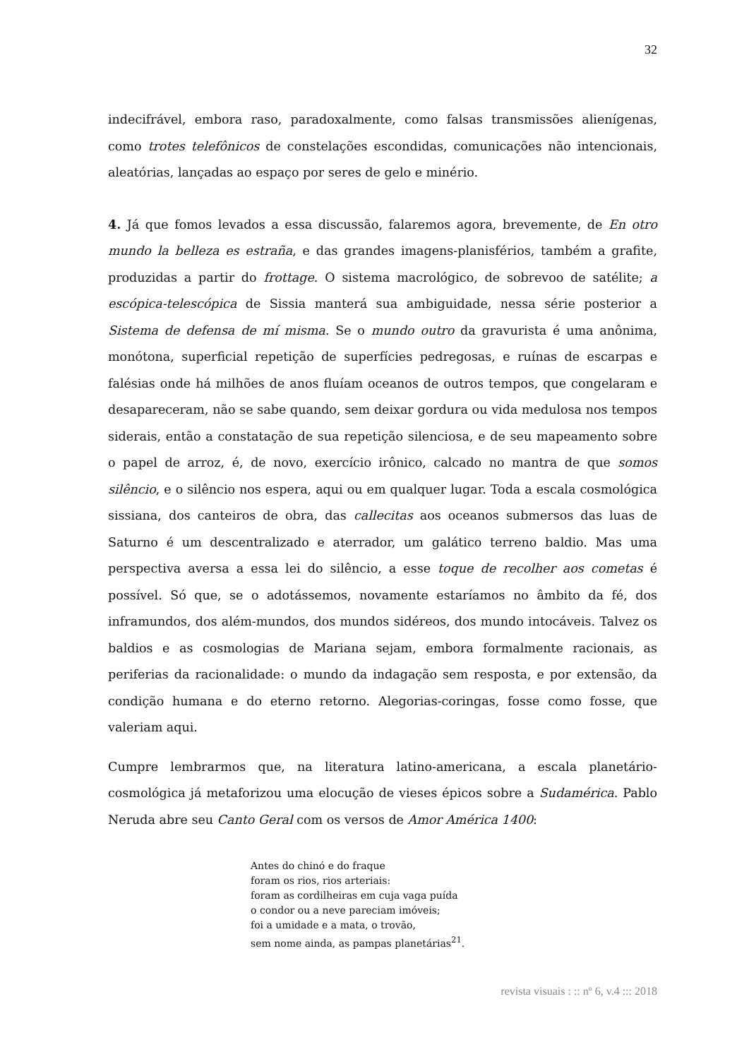32
indecifrável, embora raso, paradoxalmente, como falsas transmissões alienígenas, como trotes telefônicos de constelações escondidas, comunicações não intencionais, aleatórias, lançadas ao espaço por seres de gelo e minério.
4. Já que fomos levados a essa discussão, falaremos agora, brevemente, de En otro mundo la belleza es estraña, e das grandes imagens-planisférios, também a grafite, produzidas a partir do frottage. O sistema macrológico, de sobrevoo de satélite; a escópica-telescópica de Sissia manterá sua ambiguidade, nessa série posterior a Sistema de defensa de mí misma. Se o mundo outro da gravurista é uma anônima, monótona, superficial repetição de superfícies pedregosas, e ruínas de escarpas e falésias onde há milhões de anos fluíam oceanos de outros tempos, que congelaram e desapareceram, não se sabe quando, sem deixar gordura ou vida medulosa nos tempos siderais, então a constatação de sua repetição silenciosa, e de seu mapeamento sobre o papel de arroz, é, de novo, exercício irônico, calcado no mantra de que somos silêncio, e o silêncio nos espera, aqui ou em qualquer lugar. Toda a escala cosmológica sissiana, dos canteiros de obra, das callecitas aos oceanos submersos das luas de Saturno é um descentralizado e aterrador, um galático terreno baldio. Mas uma perspectiva aversa a essa lei do silêncio, a esse toque de recolher aos cometas é possível. Só que, se o adotássemos, novamente estaríamos no âmbito da fé, dos inframundos, dos além-mundos, dos mundos sidéreos, dos mundo intocáveis. Talvez os baldios e as cosmologias de Mariana sejam, embora formalmente racionais, as periferias da racionalidade: o mundo da indagação sem resposta, e por extensão, da condição humana e do eterno retorno. Alegorias-coringas, fosse como fosse, que valeriam aqui.
Cumpre lembrarmos que, na literatura latino-americana, a escala planetário-cosmológica já metaforizou uma elocução de vieses épicos sobre a Sudamérica. Pablo Neruda abre seu Canto Geral com os versos de Amor América 1400:
Antes do chinó e do fraque
foram os rios, rios arteriais:
foram as cordilheiras em cuja vaga puída
o condor ou a neve pareciam imóveis;
foi a umidade e a mata, o trovão,
sem nome ainda, as pampas planetárias<sup>21</sup>.
revista visuais : :: nº 6, v.4 ::: 2018